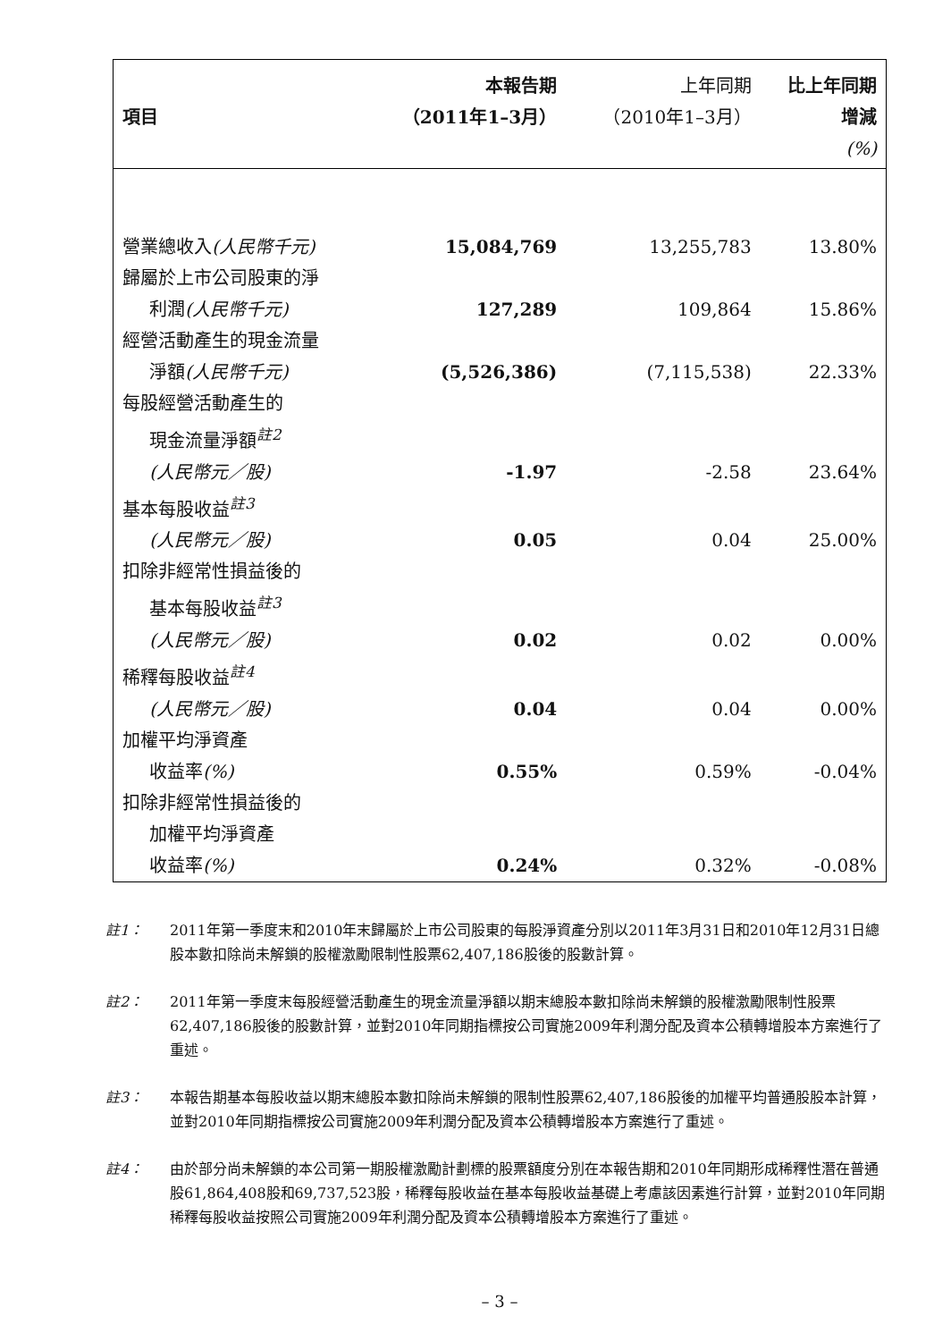| | 本報告期 | 上年同期 | 比上年同期 |
| --- | --- | --- | --- |
| 項目 | （2011年1–3月） | （2010年1–3月） | 增減 |
| | | | (%) |
| 營業總收入 (人民幣千元) | 15,084,769 | 13,255,783 | 13.80% |
| 歸屬於上市公司股東的淨 利潤 (人民幣千元) | 127,289 | 109,864 | 15.86% |
| 經營活動產生的現金流量 淨額 (人民幣千元) | (5,526,386) | (7,115,538) | 22.33% |
| 每股經營活動產生的 現金流量淨額<sup>註2</sup> (人民幣元／股) | -1.97 | -2.58 | 23.64% |
| 基本每股收益<sup>註3</sup> (人民幣元／股) | 0.05 | 0.04 | 25.00% |
| 扣除非經常性損益後的 基本每股收益<sup>註3</sup> (人民幣元／股) | 0.02 | 0.02 | 0.00% |
| 稀釋每股收益<sup>註4</sup> (人民幣元／股) | 0.04 | 0.04 | 0.00% |
| 加權平均淨資產 收益率 (%) | 0.55% | 0.59% | -0.04% |
| 扣除非經常性損益後的 加權平均淨資產 收益率 (%) | 0.24% | 0.32% | -0.08% |
註1： 2011年第一季度末和2010年末歸屬於上市公司股東的每股淨資產分別以2011年3月31日和2010年12月31日總股本數扣除尚未解鎖的股權激勵限制性股票62,407,186股後的股數計算。
註2： 2011年第一季度末每股經營活動產生的現金流量淨額以期末總股本數扣除尚未解鎖的股權激勵限制性股票62,407,186股後的股數計算，並對2010年同期指標按公司實施2009年利潤分配及資本公積轉增股本方案進行了重述。
註3： 本報告期基本每股收益以期末總股本數扣除尚未解鎖的限制性股票62,407,186股後的加權平均普通股股本計算，並對2010年同期指標按公司實施2009年利潤分配及資本公積轉增股本方案進行了重述。
註4： 由於部分尚未解鎖的本公司第一期股權激勵計劃標的股票額度分別在本報告期和2010年同期形成稀釋性潛在普通股61,864,408股和69,737,523股，稀釋每股收益在基本每股收益基礎上考慮該因素進行計算，並對2010年同期稀釋每股收益按照公司實施2009年利潤分配及資本公積轉增股本方案進行了重述。
– 3 –